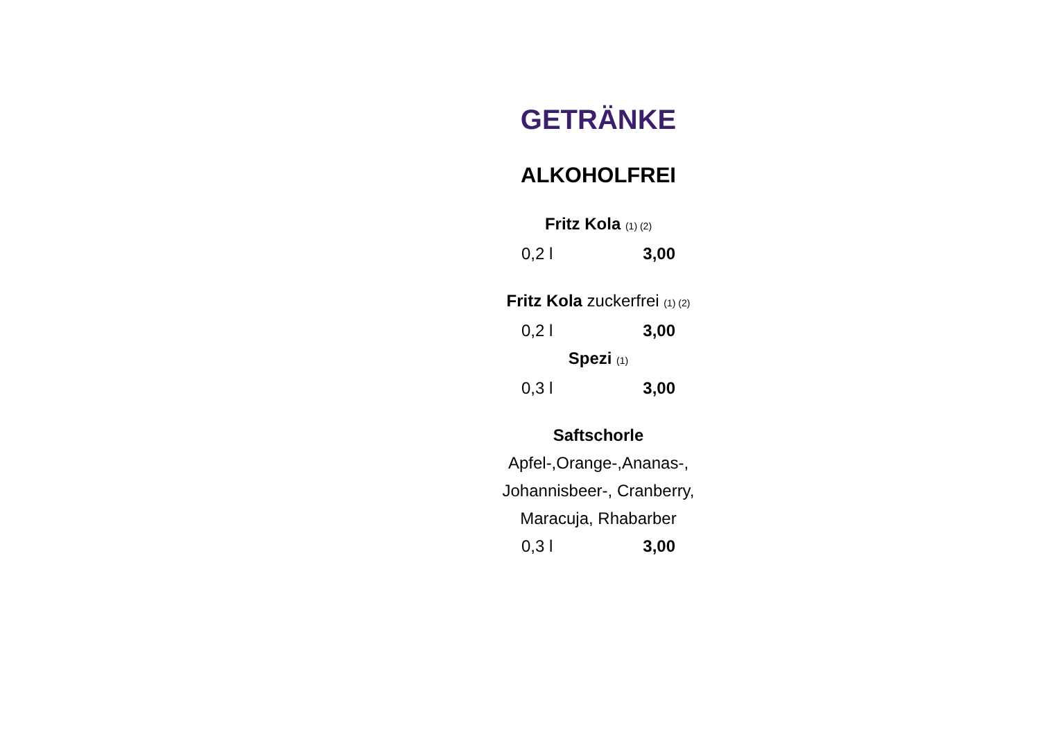GETRÄNKE
ALKOHOLFREI
Fritz Kola (1) (2)
0,2 l 3,00
Fritz Kola zuckerfrei (1) (2)
0,2 l 3,00
Spezi (1)
0,3 l 3,00
Saftschorle
Apfel-,Orange-,Ananas-,
Johannisbeer-, Cranberry,
Maracuja, Rhabarber
0,3 l 3,00